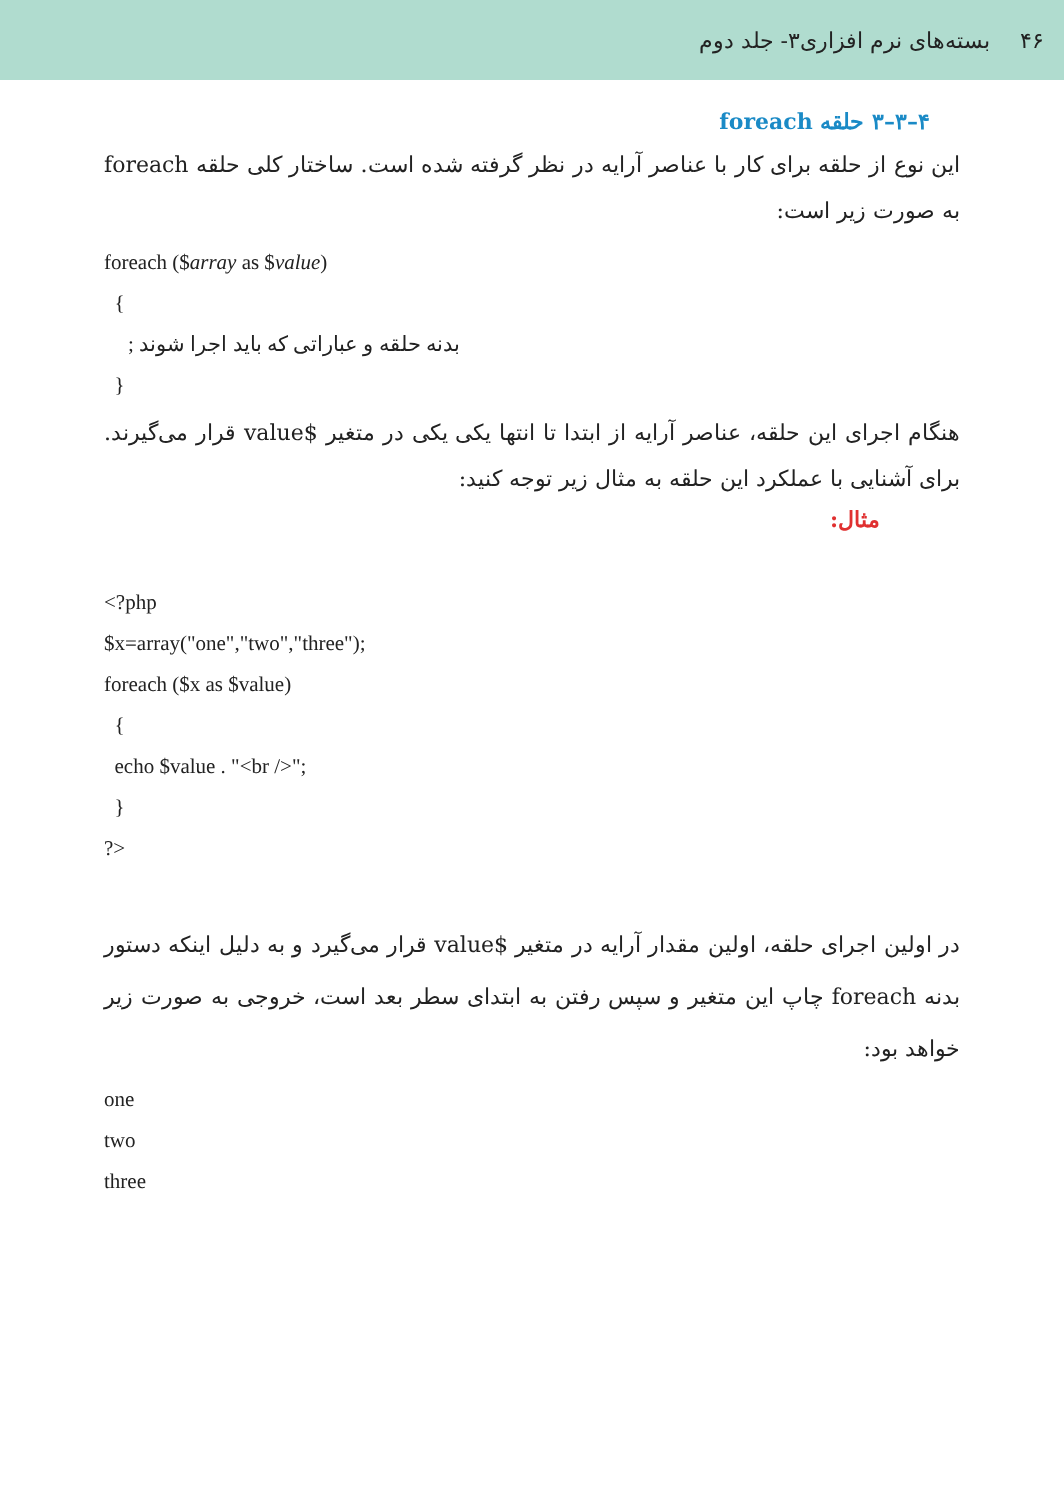۴۶ بسته‌های نرم افزاری۳- جلد دوم
۴–۳–۳ حلقه foreach
این نوع از حلقه برای کار با عناصر آرایه در نظر گرفته شده است. ساختار کلی حلقه foreach به صورت زیر است:
foreach ($array as $value)
{
بدنه حلقه و عباراتی که باید اجرا شوند ;
}
هنگام اجرای این حلقه، عناصر آرایه از ابتدا تا انتها یکی یکی در متغیر $value قرار می‌گیرند. برای آشنایی با عملکرد این حلقه به مثال زیر توجه کنید:
مثال:
<?php
$x=array("one","two","three");
foreach ($x as $value)
{
echo $value . "<br />";
}
?>
در اولین اجرای حلقه، اولین مقدار آرایه در متغیر $value قرار می‌گیرد و به دلیل اینکه دستور بدنه foreach چاپ این متغیر و سپس رفتن به ابتدای سطر بعد است، خروجی به صورت زیر خواهد بود:
one
two
three